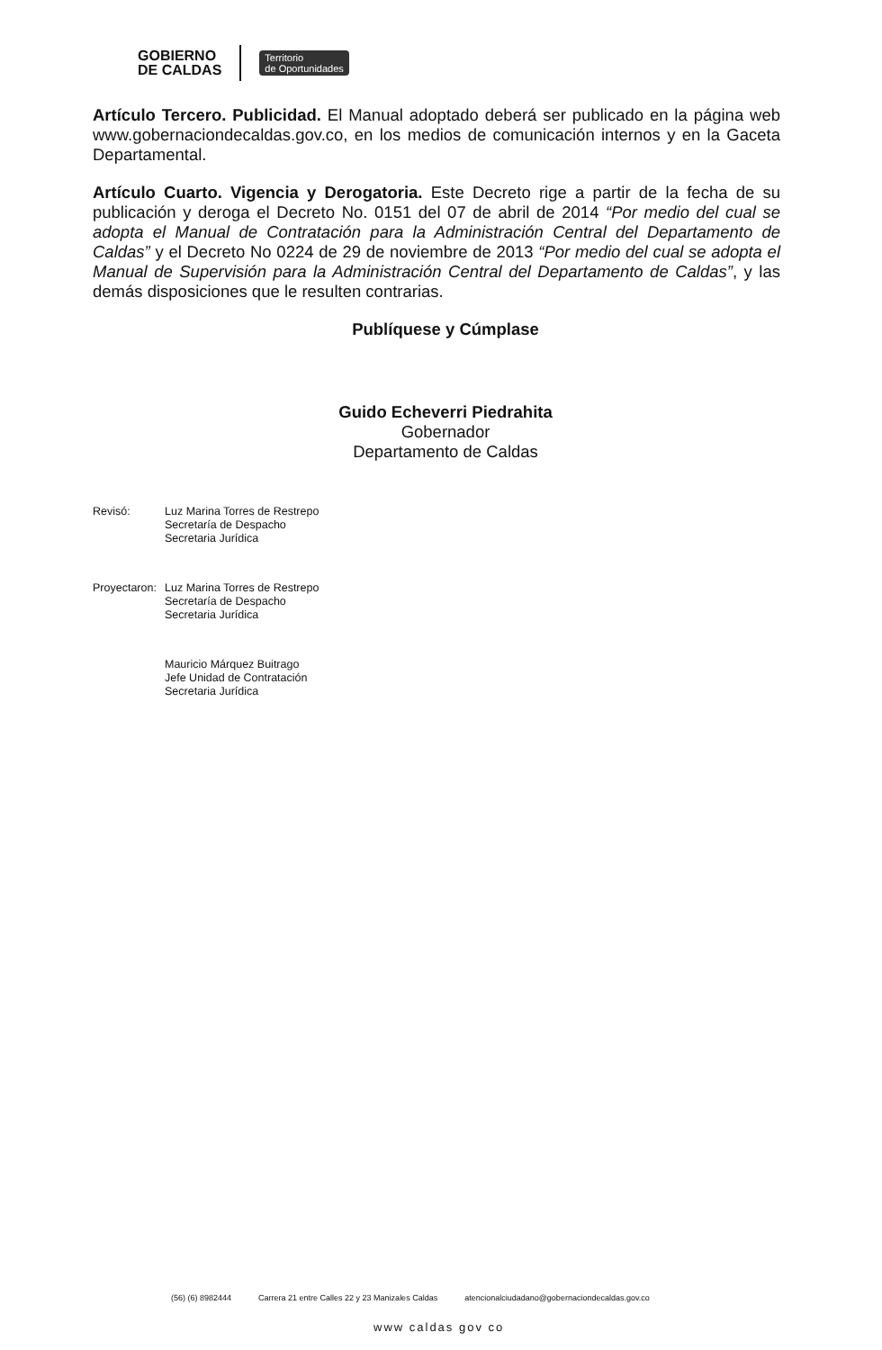GOBIERNO
DE CALDAS
Territorio
de Oportunidades
Artículo Tercero. Publicidad. El Manual adoptado deberá ser publicado en la página web www.gobernaciondecaldas.gov.co, en los medios de comunicación internos y en la Gaceta Departamental.
Artículo Cuarto. Vigencia y Derogatoria. Este Decreto rige a partir de la fecha de su publicación y deroga el Decreto No. 0151 del 07 de abril de 2014 “Por medio del cual se adopta el Manual de Contratación para la Administración Central del Departamento de Caldas” y el Decreto No 0224 de 29 de noviembre de 2013 “Por medio del cual se adopta el Manual de Supervisión para la Administración Central del Departamento de Caldas”, y las demás disposiciones que le resulten contrarias.
Publíquese y Cúmplase
Guido Echeverri Piedrahita
Gobernador
Departamento de Caldas
Revisó: Luz Marina Torres de Restrepo
Secretaría de Despacho
Secretaria Jurídica
Proyectaron:
Luz Marina Torres de Restrepo
Secretaría de Despacho
Secretaria Jurídica
Mauricio Márquez Buitrago
Jefe Unidad de Contratación
Secretaria Jurídica
(56) (6) 8982444 Carrera 21 entre Calles 22 y 23 Manizales Caldas atencionalciudadano@gobernaciondecaldas.gov.co
www caldas gov co